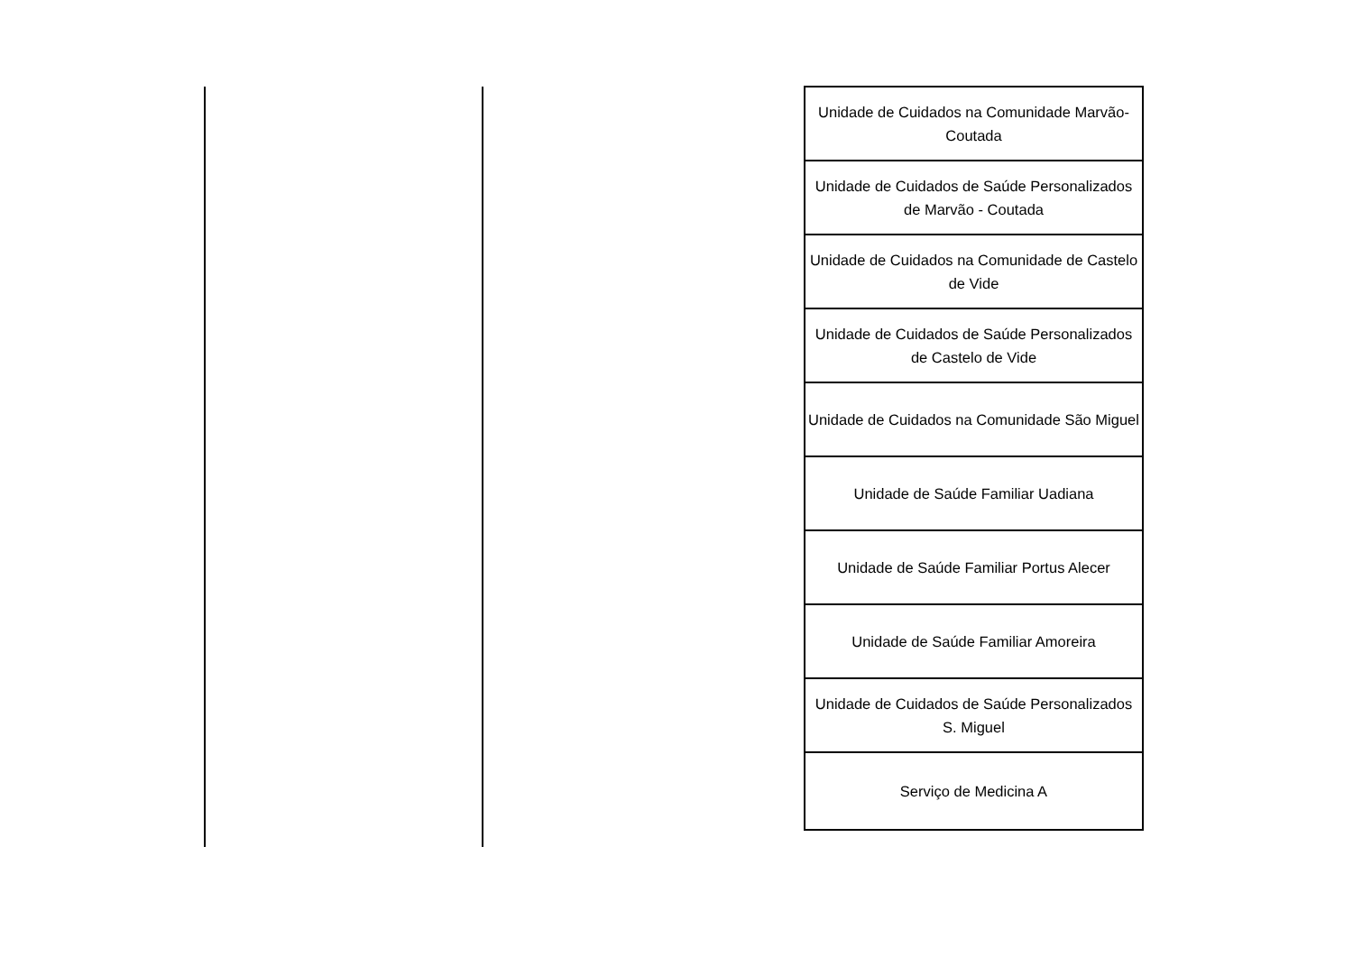| Unidade de Cuidados na Comunidade Marvão-Coutada |
| Unidade de Cuidados de Saúde Personalizados de Marvão - Coutada |
| Unidade de Cuidados na Comunidade de Castelo de Vide |
| Unidade de Cuidados de Saúde Personalizados de Castelo de Vide |
| Unidade de Cuidados na Comunidade São Miguel |
| Unidade de Saúde Familiar Uadiana |
| Unidade de Saúde Familiar Portus Alecer |
| Unidade de Saúde Familiar Amoreira |
| Unidade de Cuidados de Saúde Personalizados S. Miguel |
| Serviço de Medicina A |